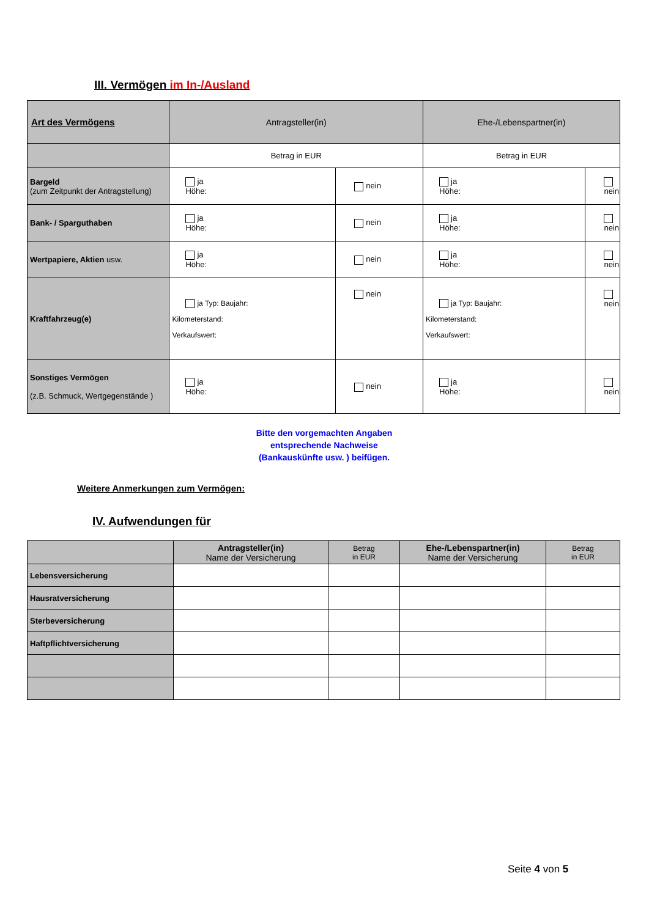III. Vermögen im In-/Ausland
| Art des Vermögens | Antragsteller(in) | | Ehe-/Lebenspartner(in) | |
| --- | --- | --- | --- | --- |
| | Betrag in EUR | | Betrag in EUR | |
| Bargeld (zum Zeitpunkt der Antragstellung) | ja Höhe: | nein | ja Höhe: | nein |
| Bank- / Sparguthaben | ja Höhe: | nein | ja Höhe: | nein |
| Wertpapiere, Aktien usw. | ja Höhe: | nein | ja Höhe: | nein |
| Kraftfahrzeug(e) | ja Typ: Baujahr: Kilometerstand: Verkaufswert: | nein | ja Typ: Baujahr: Kilometerstand: Verkaufswert: | nein |
| Sonstiges Vermögen (z.B. Schmuck, Wertgegenstände ) | ja Höhe: | nein | ja Höhe: | nein |
Bitte den vorgemachten Angaben
entsprechende Nachweise
(Bankauskünfte usw. ) beifügen.
Weitere Anmerkungen zum Vermögen:
IV. Aufwendungen für
| | Antragsteller(in) Name der Versicherung | Betrag in EUR | Ehe-/Lebenspartner(in) Name der Versicherung | Betrag in EUR |
| --- | --- | --- | --- | --- |
| Lebensversicherung | | | | |
| Hausratversicherung | | | | |
| Sterbeversicherung | | | | |
| Haftpflichtversicherung | | | | |
Seite 4 von 5